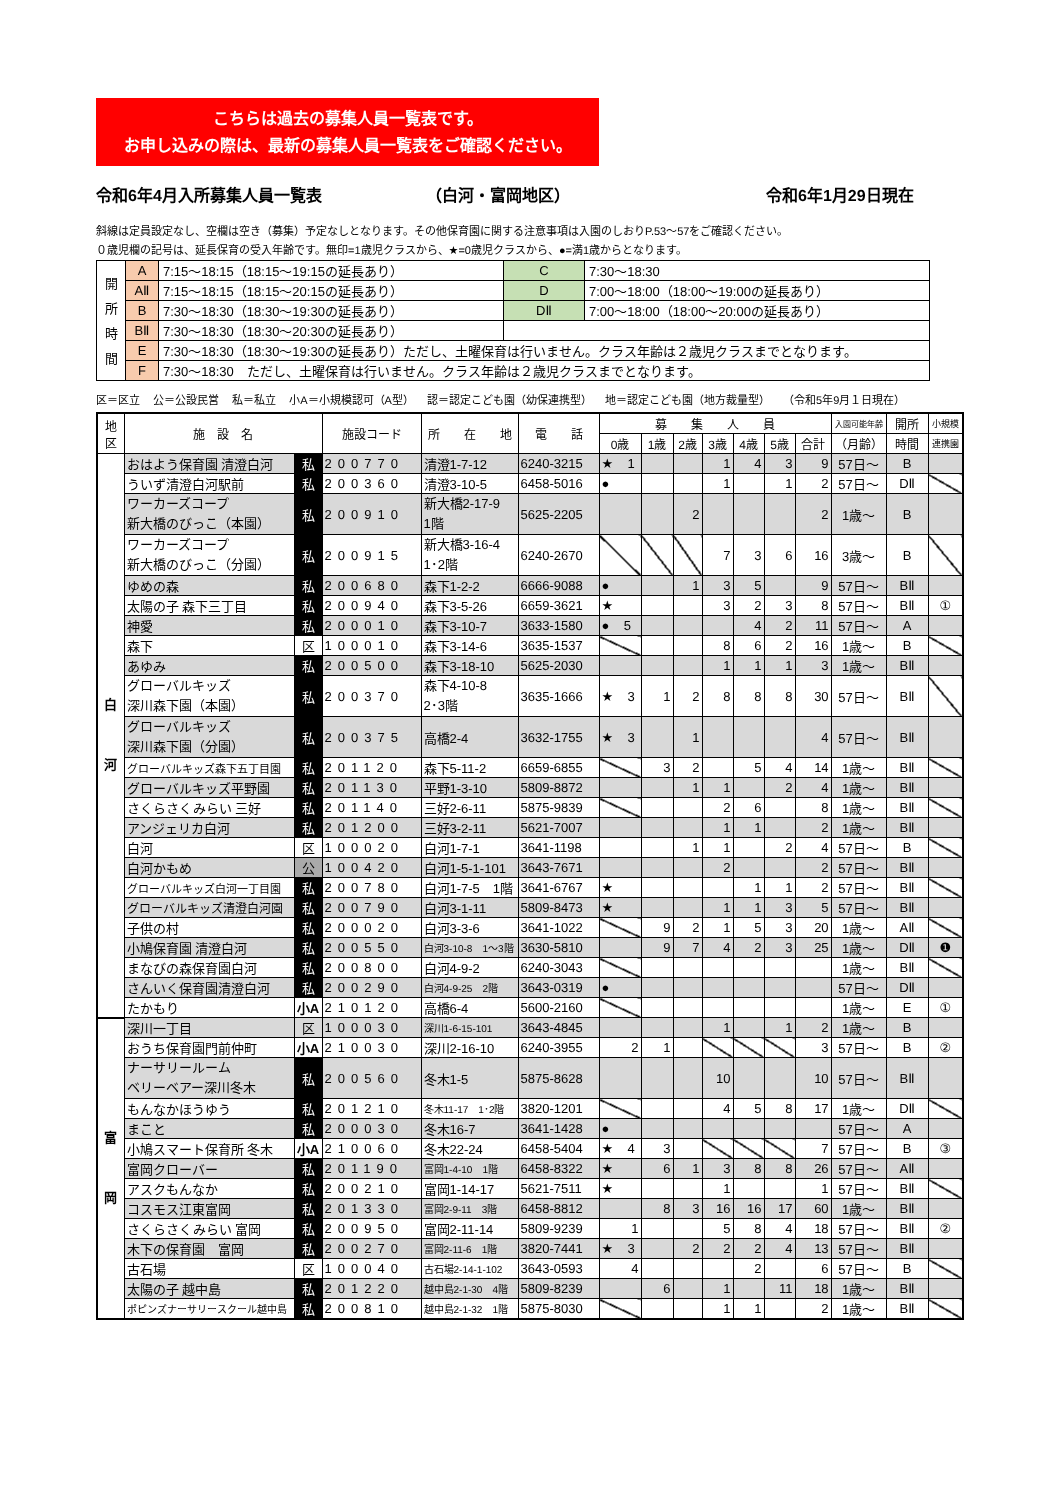こちらは過去の募集人員一覧表です。
お申し込みの際は、最新の募集人員一覧表をご確認ください。
令和6年4月入所募集人員一覧表 （白河・富岡地区） 令和6年1月29日現在
斜線は定員設定なし、空欄は空き（募集）予定なしとなります。その他保育園に関する注意事項は入園のしおりP.53～57をご確認ください。
０歳児欄の記号は、延長保育の受入年齢です。無印=1歳児クラスから、★=0歳児クラスから、●=満1歳からとなります。
| 開 所 時 間 | A | 7:15～18:15（18:15～19:15の延長あり） | C | 7:30～18:30 |
| | AⅡ | 7:15～18:15（18:15～20:15の延長あり） | D | 7:00～18:00（18:00～19:00の延長あり） |
| | B | 7:30～18:30（18:30～19:30の延長あり） | DⅡ | 7:00～18:00（18:00～20:00の延長あり） |
| | BⅡ | 7:30～18:30（18:30～20:30の延長あり） | | |
| | E | 7:30～18:30（18:30～19:30の延長あり）ただし、土曜保育は行いません。クラス年齢は２歳児クラスまでとなります。 | | |
| | F | 7:30～18:30 ただし、土曜保育は行いません。クラス年齢は２歳児クラスまでとなります。 | | |
区＝区立 公＝公設民営 私＝私立 小A＝小規模認可（A型） 認＝認定こども園（幼保連携型） 地＝認定こども園（地方裁量型） （令和5年9月１日現在）
| 地 区 | 施 設 名 | | 施設コード | 所 在 地 | 電 話 | 募 集 人 員 | | | | | | | 入園可能年齢 | 開所 | 小規模 |
| --- | --- | --- | --- | --- | --- | --- | --- | --- | --- | --- | --- | --- | --- | --- | --- |
| | | | | | | 0歳 | 1歳 | 2歳 | 3歳 | 4歳 | 5歳 | 合計 | （月齢） | 時間 | 連携園 |
| 白 河 | おはよう保育園 清澄白河 | 私 | 200770 | 清澄1-7-12 | 6240-3215 | ★ 1 | | | 1 | 4 | 3 | 9 | 57日～ | B | |
| | ういず清澄白河駅前 | 私 | 200360 | 清澄3-10-5 | 6458-5016 | ● | | | 1 | | 1 | 2 | 57日～ | DⅡ | |
| | ワーカーズコープ 新大橋のびっこ（本園） | 私 | 200910 | 新大橋2-17-9 1階 | 5625-2205 | | | 2 | | | | 2 | 1歳～ | B | |
| | ワーカーズコープ 新大橋のびっこ（分園） | 私 | 200915 | 新大橋3-16-4 1･2階 | 6240-2670 | | | | 7 | 3 | 6 | 16 | 3歳～ | B | |
| | ゆめの森 | 私 | 200680 | 森下1-2-2 | 6666-9088 | ● | | 1 | 3 | 5 | | 9 | 57日～ | BⅡ | |
| | 太陽の子 森下三丁目 | 私 | 200940 | 森下3-5-26 | 6659-3621 | ★ | | | 3 | 2 | 3 | 8 | 57日～ | BⅡ | ① |
| | 神愛 | 私 | 200010 | 森下3-10-7 | 3633-1580 | ● 5 | | | | 4 | 2 | 11 | 57日～ | A | |
| | 森下 | 区 | 100010 | 森下3-14-6 | 3635-1537 | | | | 8 | 6 | 2 | 16 | 1歳～ | B | |
| | あゆみ | 私 | 200500 | 森下3-18-10 | 5625-2030 | | | | 1 | 1 | 1 | 3 | 1歳～ | BⅡ | |
| | グローバルキッズ 深川森下園（本園） | 私 | 200370 | 森下4-10-8 2･3階 | 3635-1666 | ★ 3 | 1 | 2 | 8 | 8 | 8 | 30 | 57日～ | BⅡ | |
| | グローバルキッズ 深川森下園（分園） | 私 | 200375 | 高橋2-4 | 3632-1755 | ★ 3 | | 1 | | | | 4 | 57日～ | BⅡ | |
| | グローバルキッズ森下五丁目園 | 私 | 201120 | 森下5-11-2 | 6659-6855 | | 3 | 2 | | 5 | 4 | 14 | 1歳～ | BⅡ | |
| | グローバルキッズ平野園 | 私 | 201130 | 平野1-3-10 | 5809-8872 | | | 1 | 1 | | 2 | 4 | 1歳～ | BⅡ | |
| | さくらさくみらい 三好 | 私 | 201140 | 三好2-6-11 | 5875-9839 | | | | 2 | 6 | | 8 | 1歳～ | BⅡ | |
| | アンジェリカ白河 | 私 | 201200 | 三好3-2-11 | 5621-7007 | | | | 1 | 1 | | 2 | 1歳～ | BⅡ | |
| | 白河 | 区 | 100020 | 白河1-7-1 | 3641-1198 | | | 1 | 1 | | 2 | 4 | 57日～ | B | |
| | 白河かもめ | 公 | 100420 | 白河1-5-1-101 | 3643-7671 | | | | 2 | | | 2 | 57日～ | BⅡ | |
| | グローバルキッズ白河一丁目園 | 私 | 200780 | 白河1-7-5 1階 | 3641-6767 | ★ | | | | 1 | 1 | 2 | 57日～ | BⅡ | |
| | グローバルキッズ清澄白河園 | 私 | 200790 | 白河3-1-11 | 5809-8473 | ★ | | | 1 | 1 | 3 | 5 | 57日～ | BⅡ | |
| | 子供の村 | 私 | 200020 | 白河3-3-6 | 3641-1022 | | 9 | 2 | 1 | 5 | 3 | 20 | 1歳～ | AⅡ | |
| | 小鳩保育園 清澄白河 | 私 | 200550 | 白河3-10-8 1～3階 | 3630-5810 | | 9 | 7 | 4 | 2 | 3 | 25 | 1歳～ | DⅡ | ❶ |
| | まなびの森保育園白河 | 私 | 200800 | 白河4-9-2 | 6240-3043 | | | | | | | | 1歳～ | BⅡ | |
| | さんいく保育園清澄白河 | 私 | 200290 | 白河4-9-25 2階 | 3643-0319 | ● | | | | | | | 57日～ | DⅡ | |
| | たかもり | 小A | 210120 | 高橋6-4 | 5600-2160 | | | | | | | | 1歳～ | E | ① |
| 富 岡 | 深川一丁目 | 区 | 100030 | 深川1-6-15-101 | 3643-4845 | | | | 1 | | 1 | 2 | 1歳～ | B | |
| | おうち保育園門前仲町 | 小A | 210030 | 深川2-16-10 | 6240-3955 | 2 | 1 | | | | | 3 | 57日～ | B | ② |
| | ナーサリールーム ベリーベアー深川冬木 | 私 | 200560 | 冬木1-5 | 5875-8628 | | | | 10 | | | 10 | 57日～ | BⅡ | |
| | もんなかほうゆう | 私 | 201210 | 冬木11-17 1･2階 | 3820-1201 | | | | 4 | 5 | 8 | 17 | 1歳～ | DⅡ | |
| | まこと | 私 | 200030 | 冬木16-7 | 3641-1428 | ● | | | | | | | 57日～ | A | |
| | 小鳩スマート保育所 冬木 | 小A | 210060 | 冬木22-24 | 6458-5404 | ★ 4 | 3 | | | | | 7 | 57日～ | B | ③ |
| | 富岡クローバー | 私 | 201190 | 富岡1-4-10 1階 | 6458-8322 | ★ | 6 | 1 | 3 | 8 | 8 | 26 | 57日～ | AⅡ | |
| | アスクもんなか | 私 | 200210 | 富岡1-14-17 | 5621-7511 | ★ | | | 1 | | | 1 | 57日～ | BⅡ | |
| | コスモス江東富岡 | 私 | 201330 | 富岡2-9-11 3階 | 6458-8812 | | 8 | 3 | 16 | 16 | 17 | 60 | 1歳～ | BⅡ | |
| | さくらさくみらい 富岡 | 私 | 200950 | 富岡2-11-14 | 5809-9239 | 1 | | | 5 | 8 | 4 | 18 | 57日～ | BⅡ | ② |
| | 木下の保育園 富岡 | 私 | 200270 | 富岡2-11-6 1階 | 3820-7441 | ★ 3 | | 2 | 2 | 2 | 4 | 13 | 57日～ | BⅡ | |
| | 古石場 | 区 | 100040 | 古石場2-14-1-102 | 3643-0593 | 4 | | | | 2 | | 6 | 57日～ | B | |
| | 太陽の子 越中島 | 私 | 201220 | 越中島2-1-30 4階 | 5809-8239 | | 6 | | 1 | | 11 | 18 | 1歳～ | BⅡ | |
| | ポピンズナーサリースクール越中島 | 私 | 200810 | 越中島2-1-32 1階 | 5875-8030 | | | | 1 | 1 | | 2 | 1歳～ | BⅡ | |